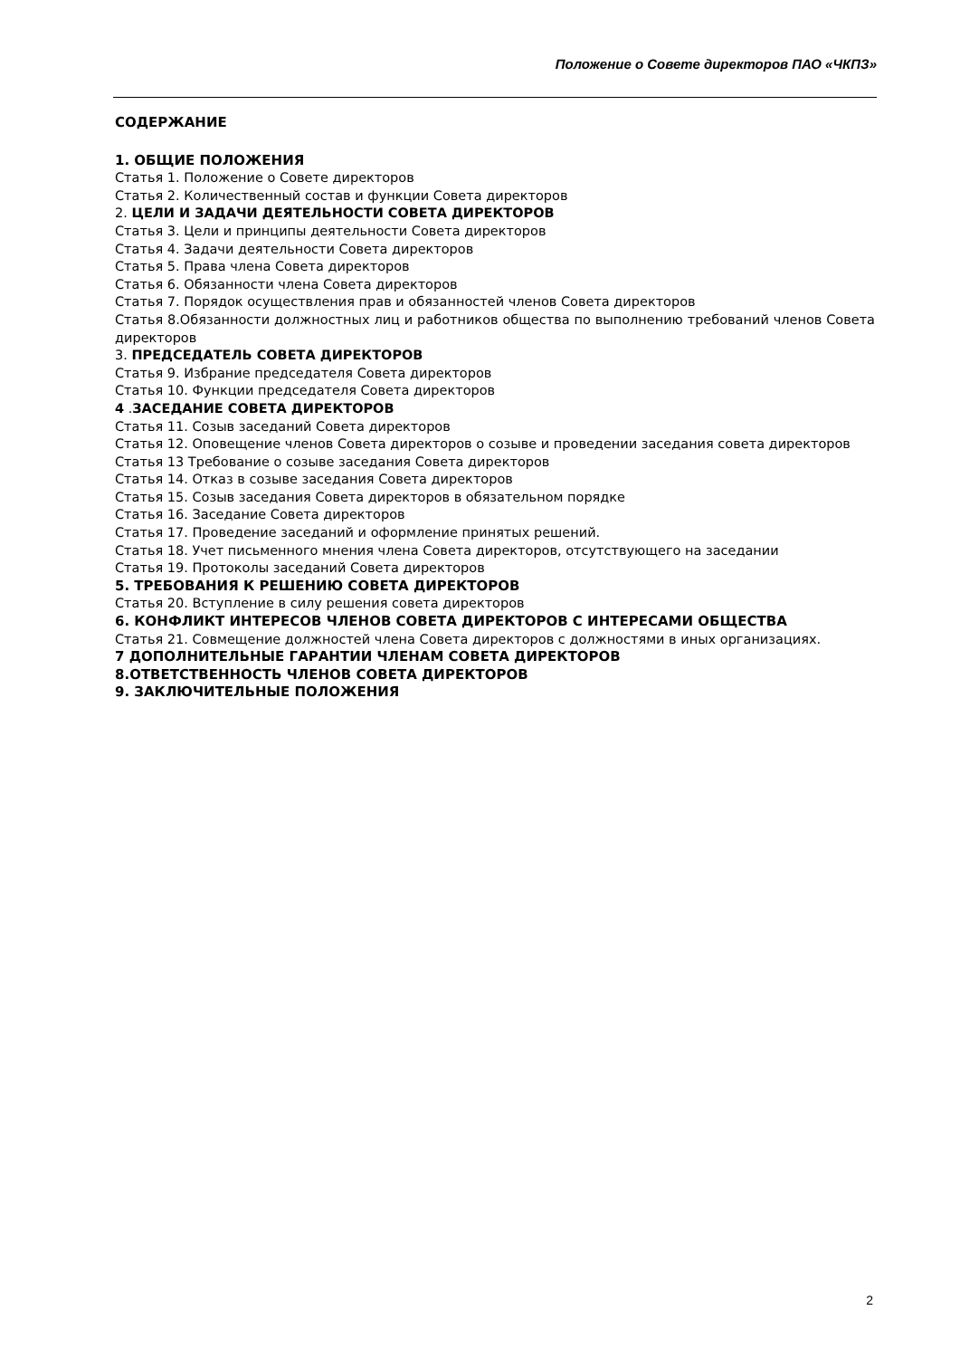Положение о Совете директоров ПАО «ЧКПЗ»
СОДЕРЖАНИЕ
1. ОБЩИЕ ПОЛОЖЕНИЯ
Статья 1. Положение о Совете директоров
Статья 2. Количественный состав и функции Совета директоров
2. ЦЕЛИ И ЗАДАЧИ ДЕЯТЕЛЬНОСТИ СОВЕТА ДИРЕКТОРОВ
Статья 3. Цели и принципы деятельности Совета директоров
Статья 4. Задачи деятельности Совета директоров
Статья 5. Права члена Совета директоров
Статья 6. Обязанности члена Совета директоров
Статья 7. Порядок осуществления прав и обязанностей членов Совета директоров
Статья 8.Обязанности должностных лиц и работников общества по выполнению требований членов Совета директоров
3. ПРЕДСЕДАТЕЛЬ СОВЕТА ДИРЕКТОРОВ
Статья 9. Избрание председателя Совета директоров
Статья 10. Функции председателя Совета директоров
4 .ЗАСЕДАНИЕ СОВЕТА ДИРЕКТОРОВ
Статья 11. Созыв заседаний Совета директоров
Статья 12. Оповещение членов Совета директоров о созыве и проведении заседания совета директоров
Статья 13 Требование о созыве заседания Совета директоров
Статья 14. Отказ в созыве заседания Совета директоров
Статья 15. Созыв заседания Совета директоров в обязательном порядке
Статья 16. Заседание Совета директоров
Статья 17. Проведение заседаний и оформление принятых решений.
Статья 18. Учет письменного мнения члена Совета директоров, отсутствующего на заседании
Статья 19. Протоколы заседаний Совета директоров
5. ТРЕБОВАНИЯ К РЕШЕНИЮ СОВЕТА ДИРЕКТОРОВ
Статья 20. Вступление в силу решения совета директоров
6. КОНФЛИКТ ИНТЕРЕСОВ ЧЛЕНОВ СОВЕТА ДИРЕКТОРОВ С ИНТЕРЕСАМИ ОБЩЕСТВА
Статья 21. Совмещение должностей члена Совета директоров с должностями в иных организациях.
7 ДОПОЛНИТЕЛЬНЫЕ ГАРАНТИИ ЧЛЕНАМ СОВЕТА ДИРЕКТОРОВ
8.ОТВЕТСТВЕННОСТЬ ЧЛЕНОВ СОВЕТА ДИРЕКТОРОВ
9. ЗАКЛЮЧИТЕЛЬНЫЕ ПОЛОЖЕНИЯ
2